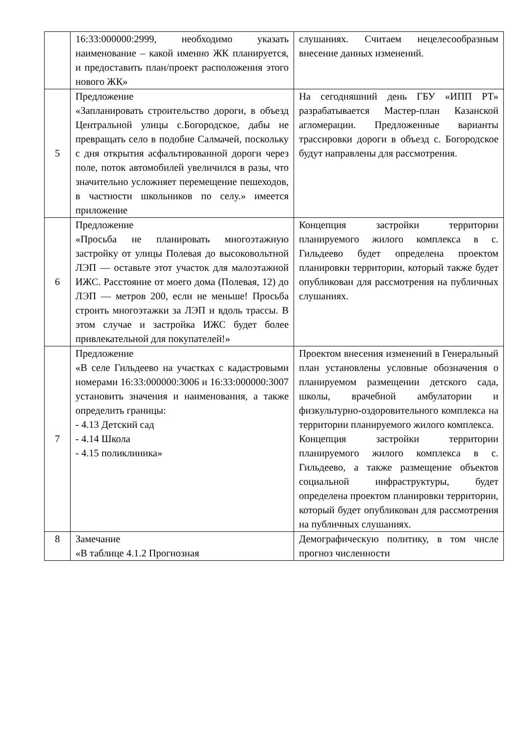| | 16:33:000000:2999, необходимо указать наименование – какой именно ЖК планируется, и предоставить план/проект расположения этого нового ЖК» | слушаниях. Считаем нецелесообразным внесение данных изменений. |
| 5 | Предложение «Запланировать строительство дороги, в объезд Центральной улицы с.Богородское, дабы не превращать село в подобие Салмачей, поскольку с дня открытия асфальтированной дороги через поле, поток автомобилей увеличился в разы, что значительно усложняет перемещение пешеходов, в частности школьников по селу.» имеется приложение | На сегодняшний день ГБУ «ИПП РТ» разрабатывается Мастер-план Казанской агломерации. Предложенные варианты трассировки дороги в объезд с. Богородское будут направлены для рассмотрения. |
| 6 | Предложение «Просьба не планировать многоэтажную застройку от улицы Полевая до высоковольтной ЛЭП — оставьте этот участок для малоэтажной ИЖС. Расстояние от моего дома (Полевая, 12) до ЛЭП — метров 200, если не меньше! Просьба строить многоэтажки за ЛЭП и вдоль трассы. В этом случае и застройка ИЖС будет более привлекательной для покупателей!» | Концепция застройки территории планируемого жилого комплекса в с. Гильдеево будет определена проектом планировки территории, который также будет опубликован для рассмотрения на публичных слушаниях. |
| 7 | Предложение «В селе Гильдеево на участках с кадастровыми номерами 16:33:000000:3006 и 16:33:000000:3007 установить значения и наименования, а также определить границы: - 4.13 Детский сад - 4.14 Школа - 4.15 поликлиника» | Проектом внесения изменений в Генеральный план установлены условные обозначения о планируемом размещении детского сада, школы, врачебной амбулатории и физкультурно-оздоровительного комплекса на территории планируемого жилого комплекса. Концепция застройки территории планируемого жилого комплекса в с. Гильдеево, а также размещение объектов социальной инфраструктуры, будет определена проектом планировки территории, который будет опубликован для рассмотрения на публичных слушаниях. |
| 8 | Замечание «В таблице 4.1.2 Прогнозная | Демографическую политику, в том числе прогноз численности |